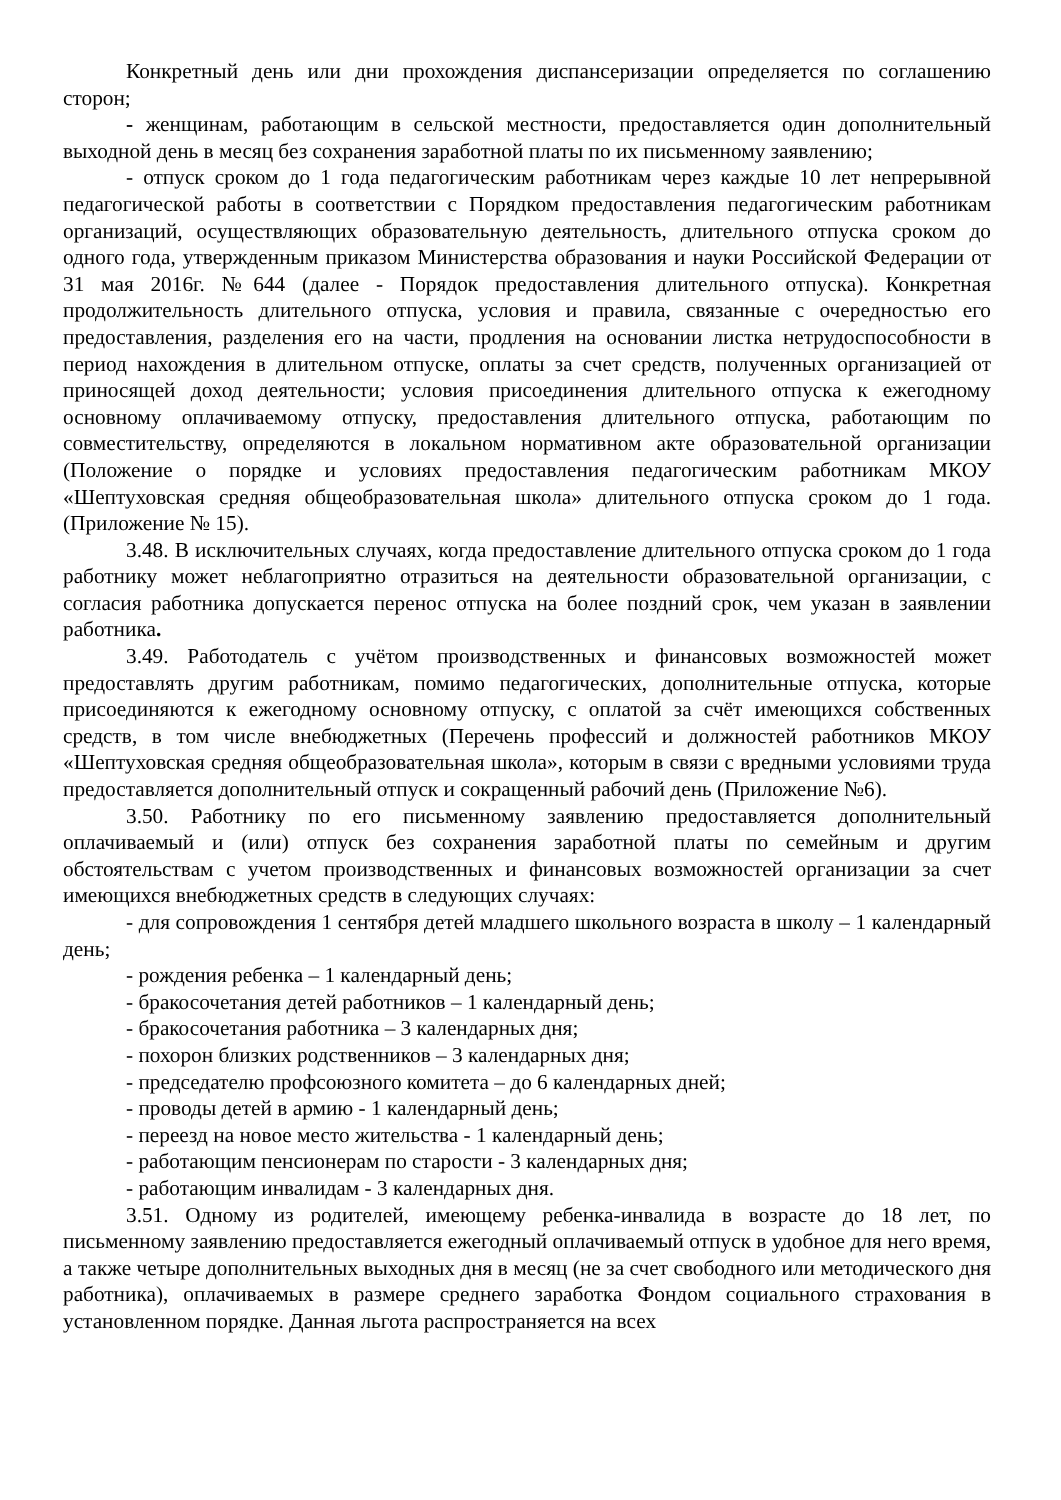Конкретный день или дни прохождения диспансеризации определяется по соглашению сторон;
- женщинам, работающим в сельской местности, предоставляется один дополнительный выходной день в месяц без сохранения заработной платы по их письменному заявлению;
- отпуск сроком до 1 года педагогическим работникам через каждые 10 лет непрерывной педагогической работы в соответствии с Порядком предоставления педагогическим работникам организаций, осуществляющих образовательную деятельность, длительного отпуска сроком до одного года, утвержденным приказом Министерства образования и науки Российской Федерации от 31 мая 2016г. №644 (далее - Порядок предоставления длительного отпуска). Конкретная продолжительность длительного отпуска, условия и правила, связанные с очередностью его предоставления, разделения его на части, продления на основании листка нетрудоспособности в период нахождения в длительном отпуске, оплаты за счет средств, полученных организацией от приносящей доход деятельности; условия присоединения длительного отпуска к ежегодному основному оплачиваемому отпуску, предоставления длительного отпуска, работающим по совместительству, определяются в локальном нормативном акте образовательной организации (Положение о порядке и условиях предоставления педагогическим работникам МКОУ «Шептуховская средняя общеобразовательная школа» длительного отпуска сроком до 1 года. (Приложение № 15).
3.48. В исключительных случаях, когда предоставление длительного отпуска сроком до 1 года работнику может неблагоприятно отразиться на деятельности образовательной организации, с согласия работника допускается перенос отпуска на более поздний срок, чем указан в заявлении работника.
3.49. Работодатель с учётом производственных и финансовых возможностей может предоставлять другим работникам, помимо педагогических, дополнительные отпуска, которые присоединяются к ежегодному основному отпуску, с оплатой за счёт имеющихся собственных средств, в том числе внебюджетных (Перечень профессий и должностей работников МКОУ «Шептуховская средняя общеобразовательная школа», которым в связи с вредными условиями труда предоставляется дополнительный отпуск и сокращенный рабочий день (Приложение №6).
3.50. Работнику по его письменному заявлению предоставляется дополнительный оплачиваемый и (или) отпуск без сохранения заработной платы по семейным и другим обстоятельствам с учетом производственных и финансовых возможностей организации за счет имеющихся внебюджетных средств в следующих случаях:
- для сопровождения 1 сентября детей младшего школьного возраста в школу – 1 календарный день;
- рождения ребенка – 1 календарный день;
- бракосочетания детей работников – 1 календарный день;
- бракосочетания работника – 3 календарных дня;
- похорон близких родственников – 3 календарных дня;
- председателю профсоюзного комитета – до 6 календарных дней;
- проводы детей в армию - 1 календарный день;
- переезд на новое место жительства - 1 календарный день;
- работающим пенсионерам по старости - 3 календарных дня;
- работающим инвалидам - 3 календарных дня.
3.51. Одному из родителей, имеющему ребенка-инвалида в возрасте до 18 лет, по письменному заявлению предоставляется ежегодный оплачиваемый отпуск в удобное для него время, а также четыре дополнительных выходных дня в месяц (не за счет свободного или методического дня работника), оплачиваемых в размере среднего заработка Фондом социального страхования в установленном порядке. Данная льгота распространяется на всех